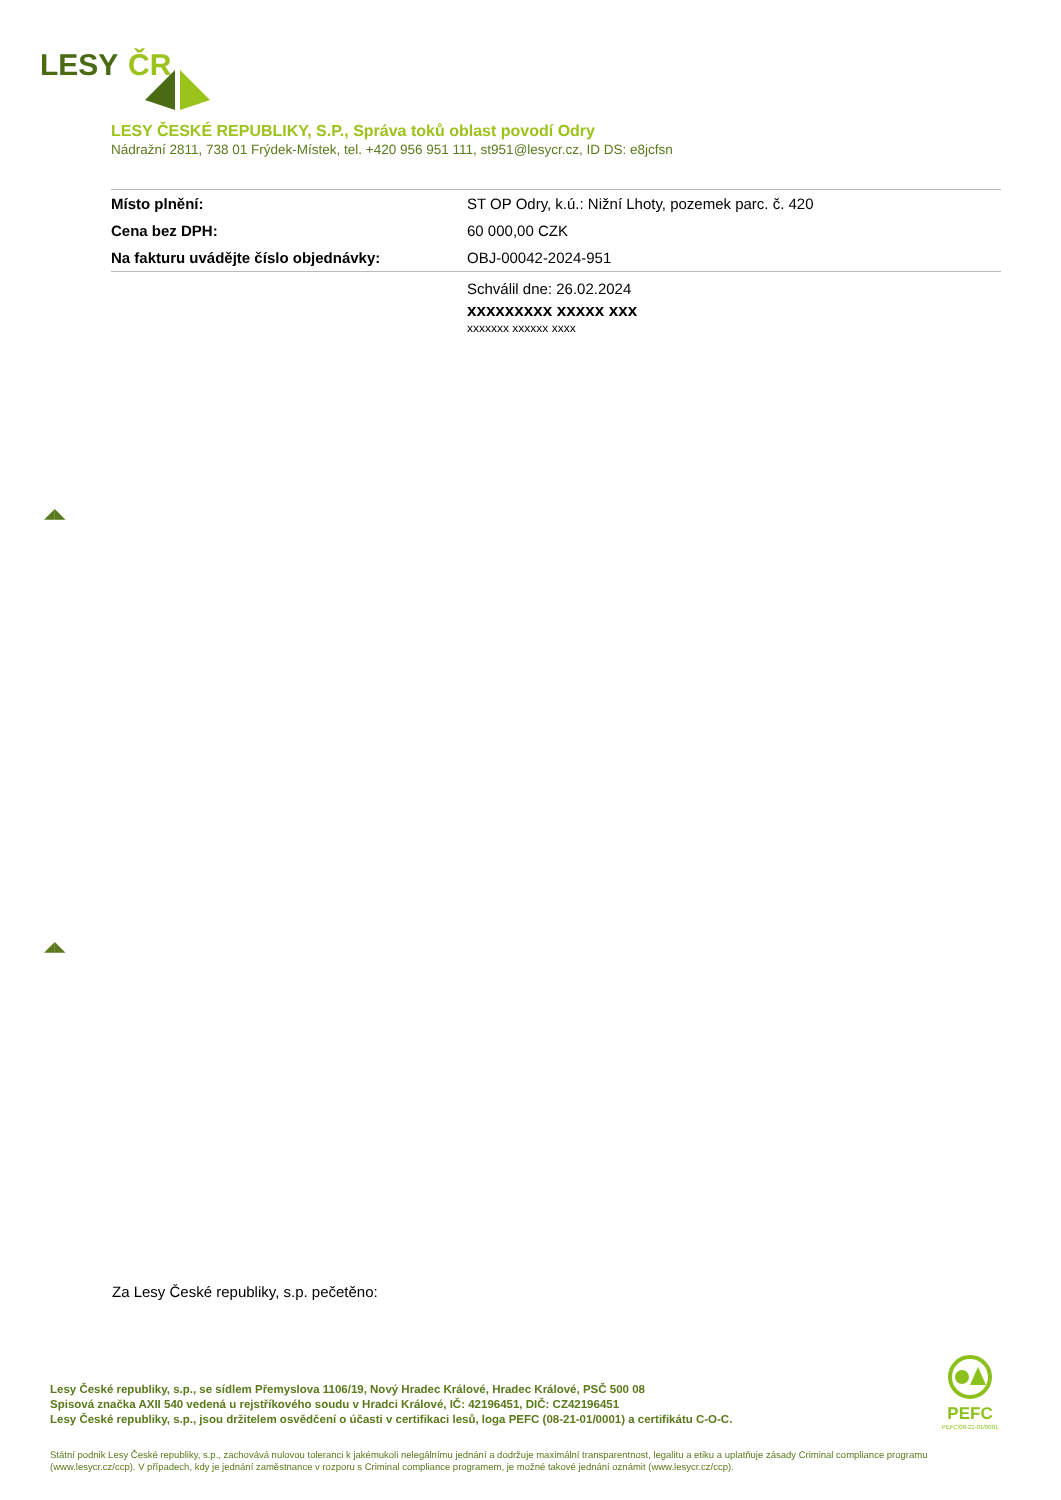LESY
ČR
LESY ČESKÉ REPUBLIKY, S.P., Správa toků oblast povodí Odry
Nádražní 2811, 738 01 Frýdek-Místek, tel. +420 956 951 111, st951@lesycr.cz, ID DS: e8jcfsn
| Místo plnění: | ST OP Odry, k.ú.: Nižní Lhoty, pozemek parc. č. 420 |
| Cena bez DPH: | 60 000,00 CZK |
| Na fakturu uvádějte číslo objednávky: | OBJ-00042-2024-951 |
Schválil dne: 26.02.2024
xxxxxxxxx xxxxx xxx
xxxxxxx xxxxxx xxxx
◢◣
◢◣
Za Lesy České republiky, s.p. pečetěno:
Lesy České republiky, s.p., se sídlem Přemyslova 1106/19, Nový Hradec Králové, Hradec Králové, PSČ 500 08
Spisová značka AXII 540 vedená u rejstříkového soudu v Hradci Králové, IČ: 42196451, DIČ: CZ42196451
Lesy České republiky, s.p., jsou držitelem osvědčení o účasti v certifikaci lesů, loga PEFC (08-21-01/0001) a certifikátu C-O-C.
PEFC
PEFC/08-21-01/0001
Státní podnik Lesy České republiky, s.p., zachovává nulovou toleranci k jakémukoli nelegálnímu jednání a dodržuje maximální transparentnost, legalitu a etiku a uplatňuje zásady Criminal compliance programu (www.lesycr.cz/ccp). V případech, kdy je jednání zaměstnance v rozporu s Criminal compliance programem, je možné takové jednání oznámit (www.lesycr.cz/ccp).